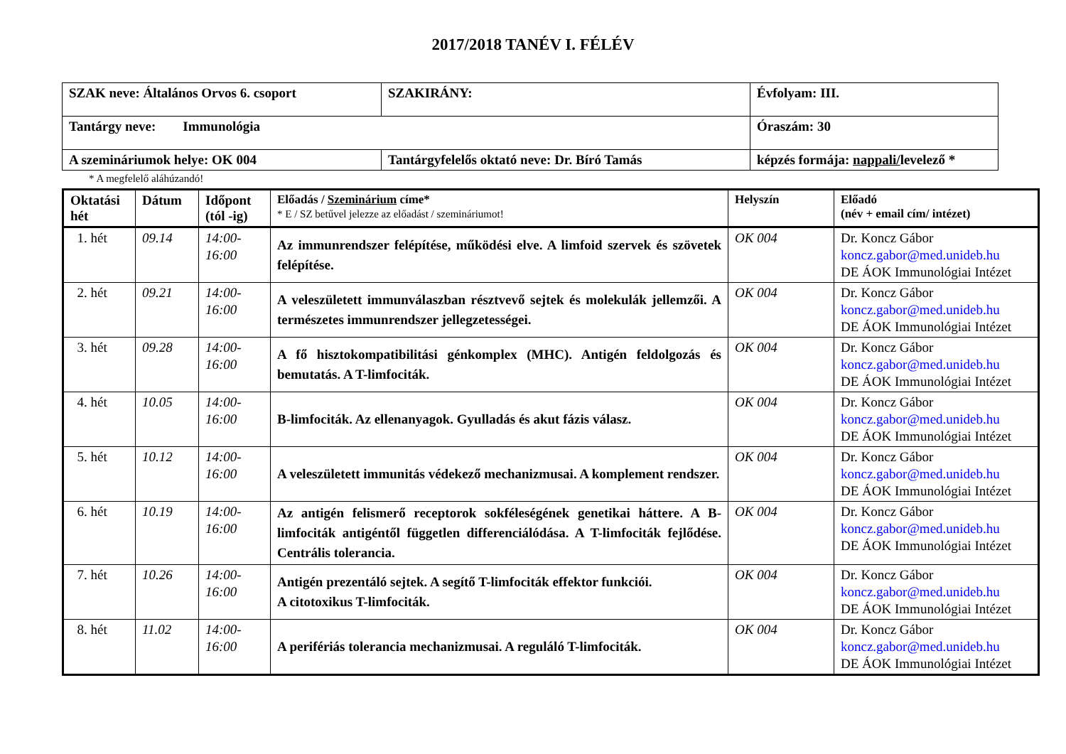2017/2018 TANÉV I. FÉLÉV
| SZAK neve: Általános Orvos 6. csoport | SZAKIRÁNY: | Évfolyam: III. |
| Tantárgy neve: Immunológia | | Óraszám: 30 |
| A szemináriumok helye: OK 004 | Tantárgyfelelős oktató neve: Dr. Bíró Tamás | képzés formája: nappali/ levelező * |
* A megfelelő aláhúzandó!
| Oktatási hét | Dátum | Időpont (tól -ig) | Előadás / Szeminárium címe* * E / SZ betűvel jelezze az előadást / szemináriumot! | Helyszín | Előadó (név + email cím/ intézet) |
| --- | --- | --- | --- | --- | --- |
| 1. hét | 09.14 | 14:00- 16:00 | Az immunrendszer felépítése, működési elve. A limfoid szervek és szövetek felépítése. | OK 004 | Dr. Koncz Gábor koncz.gabor@med.unideb.hu DE ÁOK Immunológiai Intézet |
| 2. hét | 09.21 | 14:00- 16:00 | A veleszületett immunválaszban résztvevő sejtek és molekulák jellemzői. A természetes immunrendszer jellegzetességei. | OK 004 | Dr. Koncz Gábor koncz.gabor@med.unideb.hu DE ÁOK Immunológiai Intézet |
| 3. hét | 09.28 | 14:00- 16:00 | A fő hisztokompatibilitási génkomplex (MHC). Antigén feldolgozás és bemutatás. A T-limfociták. | OK 004 | Dr. Koncz Gábor koncz.gabor@med.unideb.hu DE ÁOK Immunológiai Intézet |
| 4. hét | 10.05 | 14:00- 16:00 | B-limfociták. Az ellenanyagok. Gyulladás és akut fázis válasz. | OK 004 | Dr. Koncz Gábor koncz.gabor@med.unideb.hu DE ÁOK Immunológiai Intézet |
| 5. hét | 10.12 | 14:00- 16:00 | A veleszületett immunitás védekező mechanizmusai. A komplement rendszer. | OK 004 | Dr. Koncz Gábor koncz.gabor@med.unideb.hu DE ÁOK Immunológiai Intézet |
| 6. hét | 10.19 | 14:00- 16:00 | Az antigén felismerő receptorok sokféleségének genetikai háttere. A B-limfociták antigéntől független differenciálódása. A T-limfociták fejlődése. Centrális tolerancia. | OK 004 | Dr. Koncz Gábor koncz.gabor@med.unideb.hu DE ÁOK Immunológiai Intézet |
| 7. hét | 10.26 | 14:00- 16:00 | Antigén prezentáló sejtek. A segítő T-limfociták effektor funkciói. A citotoxikus T-limfociták. | OK 004 | Dr. Koncz Gábor koncz.gabor@med.unideb.hu DE ÁOK Immunológiai Intézet |
| 8. hét | 11.02 | 14:00- 16:00 | A perifériás tolerancia mechanizmusai. A reguláló T-limfociták. | OK 004 | Dr. Koncz Gábor koncz.gabor@med.unideb.hu DE ÁOK Immunológiai Intézet |